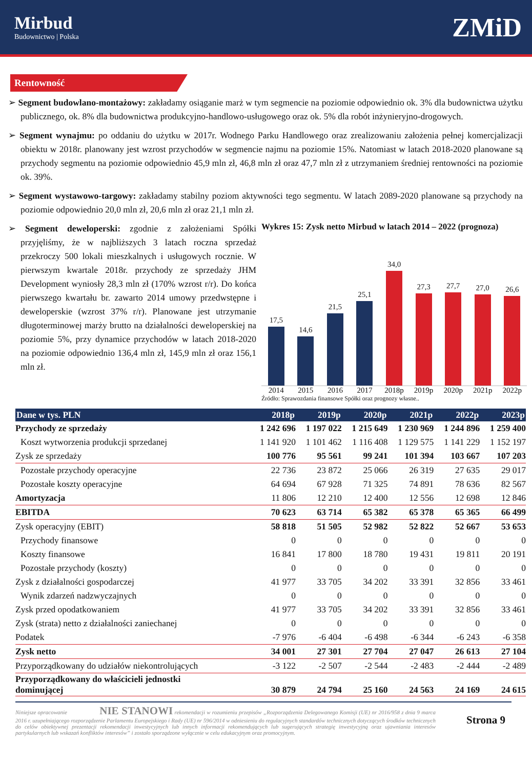Mirbud
Budownictwo | Polska
ZMiD
Rentowność
➢ Segment budowlano-montażowy: zakładamy osiąganie marż w tym segmencie na poziomie odpowiednio ok. 3% dla budownictwa użytku publicznego, ok. 8% dla budownictwa produkcyjno-handlowo-usługowego oraz ok. 5% dla robót inżynieryjno-drogowych.
➢ Segment wynajmu: po oddaniu do użytku w 2017r. Wodnego Parku Handlowego oraz zrealizowaniu założenia pełnej komercjalizacji obiektu w 2018r. planowany jest wzrost przychodów w segmencie najmu na poziomie 15%. Natomiast w latach 2018-2020 planowane są przychody segmentu na poziomie odpowiednio 45,9 mln zł, 46,8 mln zł oraz 47,7 mln zł z utrzymaniem średniej rentowności na poziomie ok. 39%.
➢ Segment wystawowo-targowy: zakładamy stabilny poziom aktywności tego segmentu. W latach 2089-2020 planowane są przychody na poziomie odpowiednio 20,0 mln zł, 20,6 mln zł oraz 21,1 mln zł.
➢ Segment deweloperski: zgodnie z założeniami Spółki przyjęliśmy, że w najbliższych 3 latach roczna sprzedaż przekroczy 500 lokali mieszkalnych i usługowych rocznie. W pierwszym kwartale 2018r. przychody ze sprzedaży JHM Development wyniosły 28,3 mln zł (170% wzrost r/r). Do końca pierwszego kwartału br. zawarto 2014 umowy przedwstępne i deweloperskie (wzrost 37% r/r). Planowane jest utrzymanie długoterminowej marży brutto na działalności deweloperskiej na poziomie 5%, przy dynamice przychodów w latach 2018-2020 na poziomie odpowiednio 136,4 mln zł, 145,9 mln zł oraz 156,1 mln zł.
Wykres 15: Zysk netto Mirbud w latach 2014 – 2022 (prognoza)
17,5
14,6
21,5
25,1
34,0
27,3
27,7
27,0
26,6
2014 2015 2016 2017 2018p 2019p 2020p 2021p 2022p
Źródło: Sprawozdania finansowe Spółki oraz prognozy własne..
| Dane w tys. PLN | 2018p | 2019p | 2020p | 2021p | 2022p | 2023p |
| --- | --- | --- | --- | --- | --- | --- |
| Przychody ze sprzedaży | 1 242 696 | 1 197 022 | 1 215 649 | 1 230 969 | 1 244 896 | 1 259 400 |
| Koszt wytworzenia produkcji sprzedanej | 1 141 920 | 1 101 462 | 1 116 408 | 1 129 575 | 1 141 229 | 1 152 197 |
| Zysk ze sprzedaży | 100 776 | 95 561 | 99 241 | 101 394 | 103 667 | 107 203 |
| Pozostałe przychody operacyjne | 22 736 | 23 872 | 25 066 | 26 319 | 27 635 | 29 017 |
| Pozostałe koszty operacyjne | 64 694 | 67 928 | 71 325 | 74 891 | 78 636 | 82 567 |
| Amortyzacja | 11 806 | 12 210 | 12 400 | 12 556 | 12 698 | 12 846 |
| EBITDA | 70 623 | 63 714 | 65 382 | 65 378 | 65 365 | 66 499 |
| Zysk operacyjny (EBIT) | 58 818 | 51 505 | 52 982 | 52 822 | 52 667 | 53 653 |
| Przychody finansowe | 0 | 0 | 0 | 0 | 0 | 0 |
| Koszty finansowe | 16 841 | 17 800 | 18 780 | 19 431 | 19 811 | 20 191 |
| Pozostałe przychody (koszty) | 0 | 0 | 0 | 0 | 0 | 0 |
| Zysk z działalności gospodarczej | 41 977 | 33 705 | 34 202 | 33 391 | 32 856 | 33 461 |
| Wynik zdarzeń nadzwyczajnych | 0 | 0 | 0 | 0 | 0 | 0 |
| Zysk przed opodatkowaniem | 41 977 | 33 705 | 34 202 | 33 391 | 32 856 | 33 461 |
| Zysk (strata) netto z działalności zaniechanej | 0 | 0 | 0 | 0 | 0 | 0 |
| Podatek | -7 976 | -6 404 | -6 498 | -6 344 | -6 243 | -6 358 |
| Zysk netto | 34 001 | 27 301 | 27 704 | 27 047 | 26 613 | 27 104 |
| Przyporządkowany do udziałów niekontrolujących | -3 122 | -2 507 | -2 544 | -2 483 | -2 444 | -2 489 |
| Przyporządkowany do właścicieli jednostki dominującej | 30 879 | 24 794 | 25 160 | 24 563 | 24 169 | 24 615 |
Niniejsze opracowanie NIE STANOWI rekomendacji w rozumieniu przepisów „Rozporządzenia Delegowanego Komisji (UE) nr 2016/958 z dnia 9 marca 2016 r. uzupełniającego rozporządzenie Parlamentu Europejskiego i Rady (UE) nr 596/2014 w odniesieniu do regulacyjnych standardów technicznych dotyczących środków technicznych do celów obiektywnej prezentacji rekomendacji inwestycyjnych lub innych informacji rekomendujących lub sugerujących strategię inwestycyjną oraz ujawniania interesów partykularnych lub wskazań konfliktów interesów” i zostało sporządzone wyłącznie w celu edukacyjnym oraz promocyjnym.
Strona 9